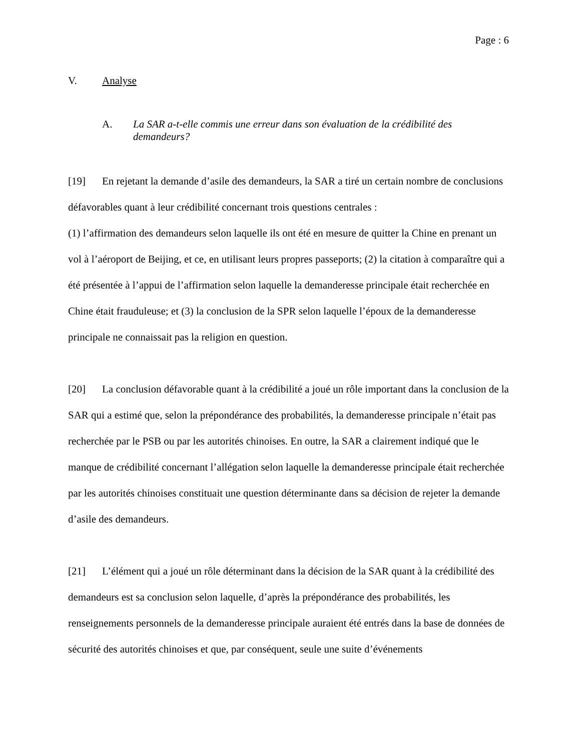Page : 6
V. Analyse
A. La SAR a-t-elle commis une erreur dans son évaluation de la crédibilité des demandeurs?
[19] En rejetant la demande d’asile des demandeurs, la SAR a tiré un certain nombre de conclusions défavorables quant à leur crédibilité concernant trois questions centrales :
(1) l’affirmation des demandeurs selon laquelle ils ont été en mesure de quitter la Chine en prenant un vol à l’aéroport de Beijing, et ce, en utilisant leurs propres passeports; (2) la citation à comparaître qui a été présentée à l’appui de l’affirmation selon laquelle la demanderesse principale était recherchée en Chine était frauduleuse; et (3) la conclusion de la SPR selon laquelle l’époux de la demanderesse principale ne connaissait pas la religion en question.
[20] La conclusion défavorable quant à la crédibilité a joué un rôle important dans la conclusion de la SAR qui a estimé que, selon la prépondérance des probabilités, la demanderesse principale n’était pas recherchée par le PSB ou par les autorités chinoises. En outre, la SAR a clairement indiqué que le manque de crédibilité concernant l’allégation selon laquelle la demanderesse principale était recherchée par les autorités chinoises constituait une question déterminante dans sa décision de rejeter la demande d’asile des demandeurs.
[21] L’élément qui a joué un rôle déterminant dans la décision de la SAR quant à la crédibilité des demandeurs est sa conclusion selon laquelle, d’après la prépondérance des probabilités, les renseignements personnels de la demanderesse principale auraient été entrés dans la base de données de sécurité des autorités chinoises et que, par conséquent, seule une suite d’événements